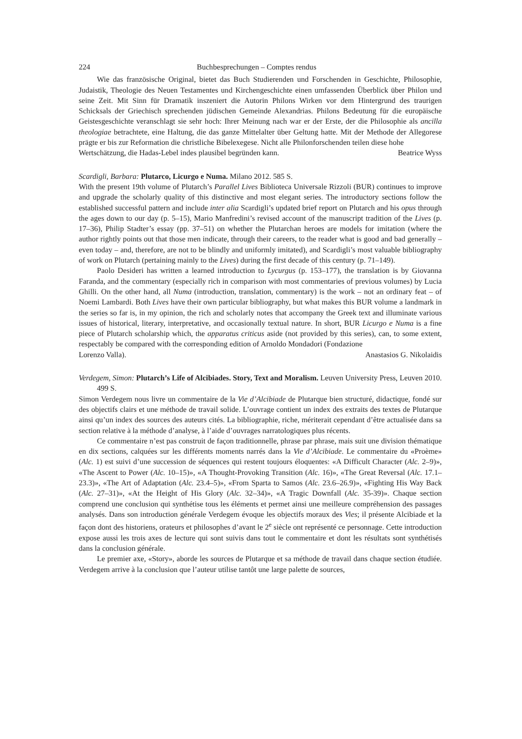224 Buchbesprechungen – Comptes rendus
Wie das französische Original, bietet das Buch Studierenden und Forschenden in Geschichte, Philosophie, Judaistik, Theologie des Neuen Testamentes und Kirchengeschichte einen umfassenden Überblick über Philon und seine Zeit. Mit Sinn für Dramatik inszeniert die Autorin Philons Wirken vor dem Hintergrund des traurigen Schicksals der Griechisch sprechenden jüdischen Gemeinde Alexandrias. Philons Bedeutung für die europäische Geistesgeschichte veranschlagt sie sehr hoch: Ihrer Meinung nach war er der Erste, der die Philosophie als ancilla theologiae betrachtete, eine Haltung, die das ganze Mittelalter über Geltung hatte. Mit der Methode der Allegorese prägte er bis zur Reformation die christliche Bibelexegese. Nicht alle Philonforschenden teilen diese hohe
Wertschätzung, die Hadas-Lebel indes plausibel begründen kann. Beatrice Wyss
Scardigli, Barbara: Plutarco, Licurgo e Numa. Milano 2012. 585 S.
With the present 19th volume of Plutarch’s Parallel Lives Biblioteca Universale Rizzoli (BUR) continues to improve and upgrade the scholarly quality of this distinctive and most elegant series. The introductory sections follow the established successful pattern and include inter alia Scardigli’s updated brief report on Plutarch and his opus through the ages down to our day (p. 5–15), Mario Manfredini’s revised account of the manuscript tradition of the Lives (p. 17–36), Philip Stadter’s essay (pp. 37–51) on whether the Plutarchan heroes are models for imitation (where the author rightly points out that those men indicate, through their careers, to the reader what is good and bad generally – even today – and, therefore, are not to be blindly and uniformly imitated), and Scardigli’s most valuable bibliography of work on Plutarch (pertaining mainly to the Lives) during the first decade of this century (p. 71–149).
Paolo Desideri has written a learned introduction to Lycurgus (p. 153–177), the translation is by Giovanna Faranda, and the commentary (especially rich in comparison with most commentaries of previous volumes) by Lucia Ghilli. On the other hand, all Numa (introduction, translation, commentary) is the work – not an ordinary feat – of Noemi Lambardi. Both Lives have their own particular bibliography, but what makes this BUR volume a landmark in the series so far is, in my opinion, the rich and scholarly notes that accompany the Greek text and illuminate various issues of historical, literary, interpretative, and occasionally textual nature. In short, BUR Licurgo e Numa is a fine piece of Plutarch scholarship which, the apparatus criticus aside (not provided by this series), can, to some extent, respectably be compared with the corresponding edition of Arnoldo Mondadori (Fondazione
Lorenzo Valla). Anastasios G. Nikolaidis
Verdegem, Simon: Plutarch’s Life of Alcibiades. Story, Text and Moralism. Leuven University Press, Leuven 2010. 499 S.
Simon Verdegem nous livre un commentaire de la Vie d’Alcibiade de Plutarque bien structuré, didactique, fondé sur des objectifs clairs et une méthode de travail solide. L’ouvrage contient un index des extraits des textes de Plutarque ainsi qu’un index des sources des auteurs cités. La bibliographie, riche, mériterait cependant d’être actualisée dans sa section relative à la méthode d’analyse, à l’aide d’ouvrages narratologiques plus récents.
Ce commentaire n’est pas construit de façon traditionnelle, phrase par phrase, mais suit une division thématique en dix sections, calquées sur les différents moments narrés dans la Vie d’Alcibiade. Le commentaire du «Proème» (Alc. 1) est suivi d’une succession de séquences qui restent toujours éloquentes: «A Difficult Character (Alc. 2–9)», «The Ascent to Power (Alc. 10–15)», «A Thought-Provoking Transition (Alc. 16)», «The Great Reversal (Alc. 17.1–23.3)», «The Art of Adaptation (Alc. 23.4–5)», «From Sparta to Samos (Alc. 23.6–26.9)», «Fighting His Way Back (Alc. 27–31)», «At the Height of His Glory (Alc. 32–34)», «A Tragic Downfall (Alc. 35-39)». Chaque section comprend une conclusion qui synthétise tous les éléments et permet ainsi une meilleure compréhension des passages analysés. Dans son introduction générale Verdegem évoque les objectifs moraux des Vies; il présente Alcibiade et la façon dont des historiens, orateurs et philosophes d’avant le 2<sup>e</sup> siècle ont représenté ce personnage. Cette introduction expose aussi les trois axes de lecture qui sont suivis dans tout le commentaire et dont les résultats sont synthétisés dans la conclusion générale.
Le premier axe, «Story», aborde les sources de Plutarque et sa méthode de travail dans chaque section étudiée. Verdegem arrive à la conclusion que l’auteur utilise tantôt une large palette de sources,